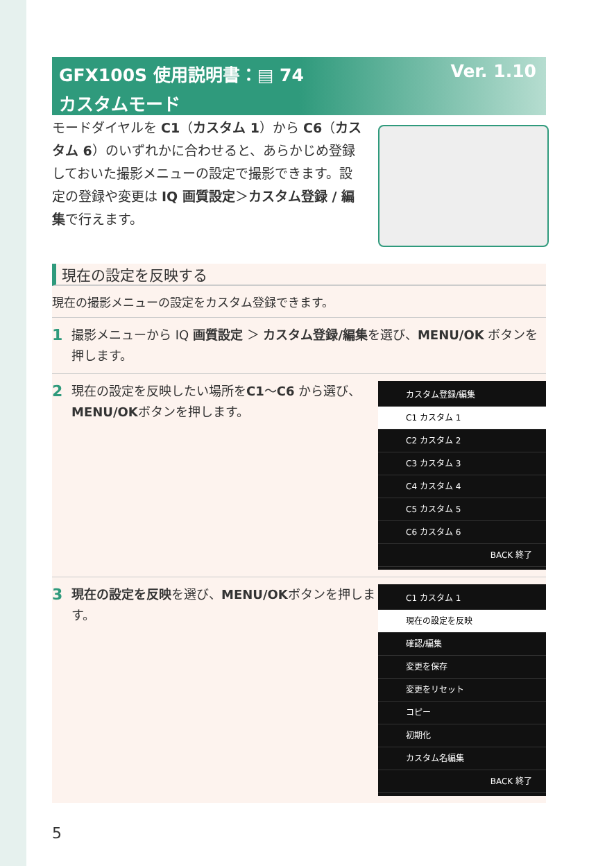GFX100S 使用説明書：▤ 74 Ver. 1.10
カスタムモード
モードダイヤルを C1（カスタム 1）から C6（カスタム 6）のいずれかに合わせると、あらかじめ登録しておいた撮影メニューの設定で撮影できます。設定の登録や変更は IQ 画質設定＞カスタム登録 / 編集で行えます。
現在の設定を反映する
現在の撮影メニューの設定をカスタム登録できます。
1 撮影メニューから IQ 画質設定 ＞ カスタム登録/編集を選び、MENU/OK ボタンを押します。
2 現在の設定を反映したい場所をC1〜C6 から選び、MENU/OKボタンを押します。
カスタム登録/編集
C1 カスタム 1
C2 カスタム 2
C3 カスタム 3
C4 カスタム 4
C5 カスタム 5
C6 カスタム 6
BACK 終了
3 現在の設定を反映を選び、MENU/OKボタンを押します。
C1 カスタム 1
現在の設定を反映
確認/編集
変更を保存
変更をリセット
コピー
初期化
カスタム名編集
BACK 終了
5